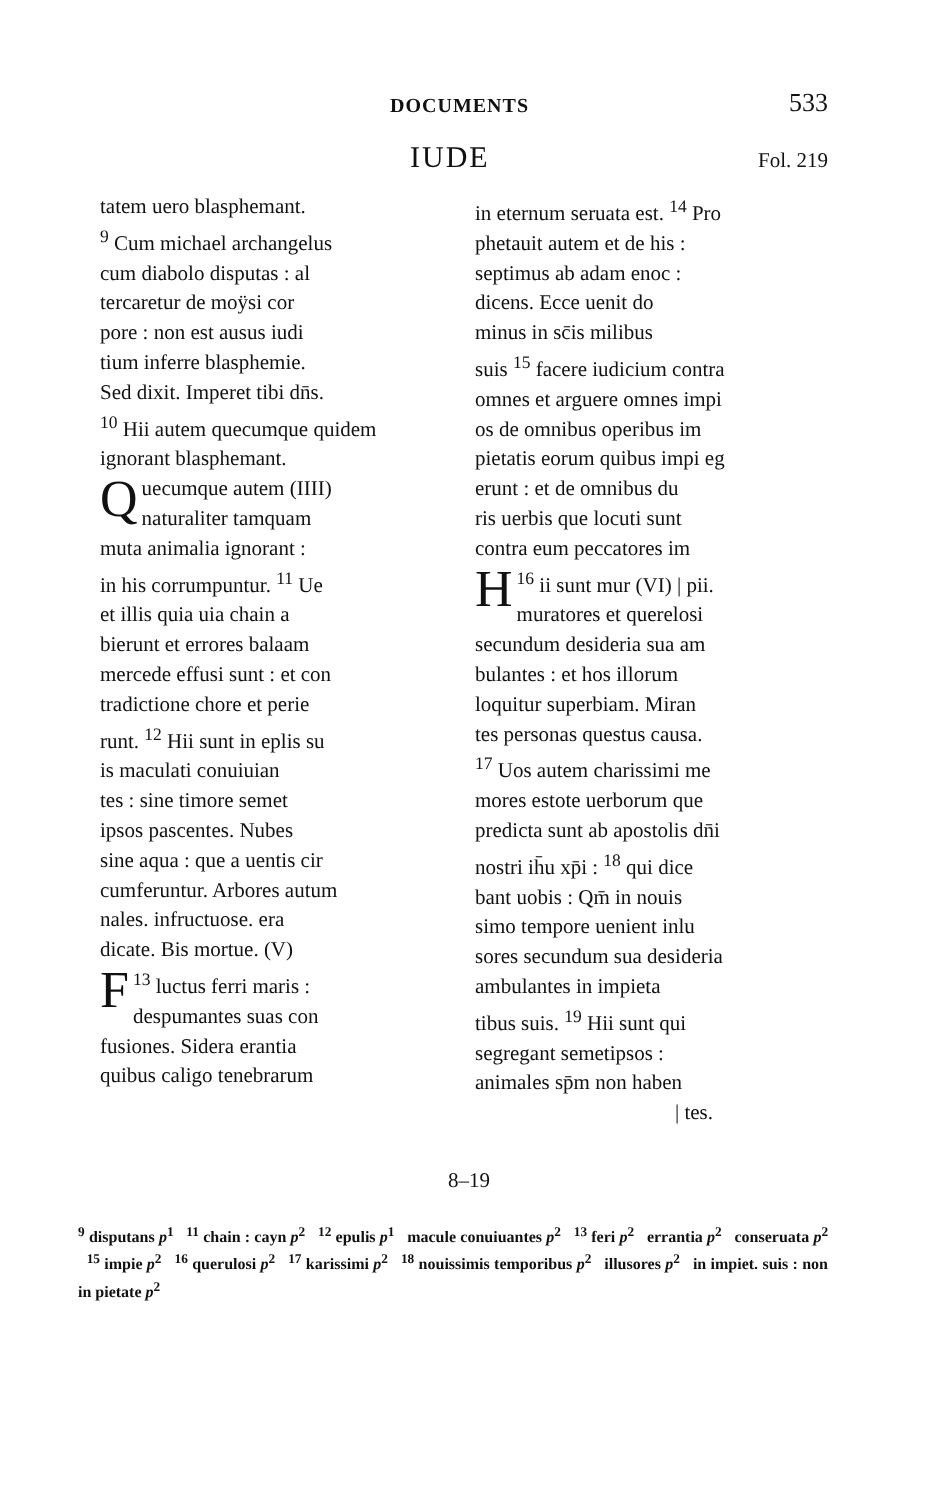DOCUMENTS 533
IUDE Fol. 219
tatem uero blasphemant.
<sup>9</sup> Cum michael archangelus
cum diabolo disputas : al
tercaretur de moÿsi cor
pore : non est ausus iudi
tium inferre blasphemie.
Sed dixit. Imperet tibi dn̄s.
<sup>10</sup> Hii autem quecumque quidem
ignorant blasphemant.
Quecumque autem (IIII)
naturaliter tamquam
muta animalia ignorant :
in his corrumpuntur. <sup>11</sup> Ue
et illis quia uia chain a
bierunt et errores balaam
mercede effusi sunt : et con
tradictione chore et perie
runt. <sup>12</sup> Hii sunt in eplis su
is maculati conuiuian
tes : sine timore semet
ipsos pascentes. Nubes
sine aqua : que a uentis cir
cumferuntur. Arbores autum
nales. infructuose. era
dicate. Bis mortue. (V)
<sup>13</sup> F luctus ferri maris :
despumantes suas con
fusiones. Sidera erantia
quibus caligo tenebrarum
in eternum seruata est. <sup>14</sup> Pro
phetauit autem et de his :
septimus ab adam enoc :
dicens. Ecce uenit do
minus in sc̄is milibus
suis <sup>15</sup> facere iudicium contra
omnes et arguere omnes impi
os de omnibus operibus im
pietatis eorum quibus impi eg
erunt : et de omnibus du
ris uerbis que locuti sunt
contra eum peccatores im
<sup>16</sup> H ii sunt mur (VI) | pii.
muratores et querelosi
secundum desideria sua am
bulantes : et hos illorum
loquitur superbiam. Miran
tes personas questus causa.
<sup>17</sup> Uos autem charissimi me
mores estote uerborum que
predicta sunt ab apostolis dn̄i
nostri ih̄u xp̄i : <sup>18</sup> qui dice
bant uobis : Qm̄ in nouis
simo tempore uenient inlu
sores secundum sua desideria
ambulantes in impieta
tibus suis. <sup>19</sup> Hii sunt qui
segregant semetipsos :
animales sp̄m non haben
| tes.
8–19
<sup>9</sup> disputans p<sup>1</sup> <sup>11</sup> chain : cayn p<sup>2</sup> <sup>12</sup> epulis p<sup>1</sup> macule conuiuantes p<sup>2</sup> <sup>13</sup> feri p<sup>2</sup> errantia p<sup>2</sup> conseruata p<sup>2</sup> <sup>15</sup> impie p<sup>2</sup> <sup>16</sup> querulosi p<sup>2</sup> <sup>17</sup> karissimi p<sup>2</sup> <sup>18</sup> nouissimis temporibus p<sup>2</sup> illusores p<sup>2</sup> in impiet. suis : non in pietate p<sup>2</sup>